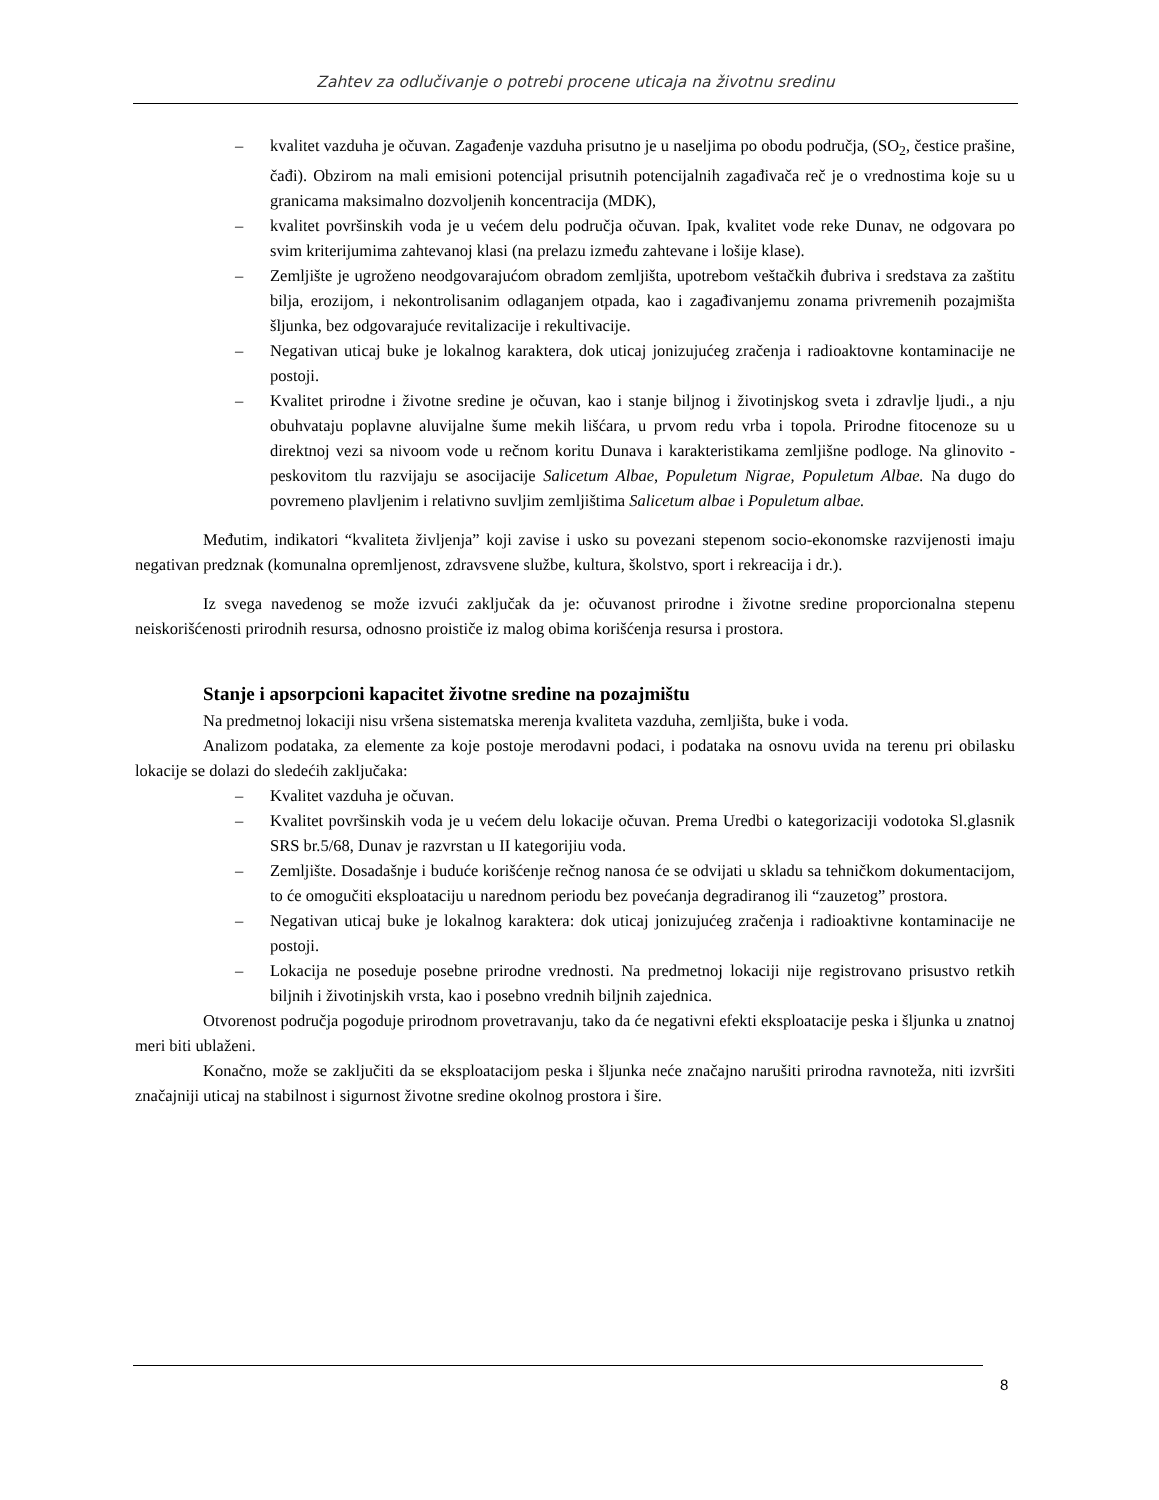Zahtev za odlučivanje o potrebi procene uticaja na životnu sredinu
– kvalitet vazduha je očuvan. Zagađenje vazduha prisutno je u naseljima po obodu područja, (SO<sub>2</sub>, čestice prašine, čađi). Obzirom na mali emisioni potencijal prisutnih potencijalnih zagađivača reč je o vrednostima koje su u granicama maksimalno dozvoljenih koncentracija (MDK),
– kvalitet površinskih voda je u većem delu područja očuvan. Ipak, kvalitet vode reke Dunav, ne odgovara po svim kriterijumima zahtevanoj klasi (na prelazu između zahtevane i lošije klase).
– Zemljište je ugroženo neodgovarajućom obradom zemljišta, upotrebom veštačkih đubriva i sredstava za zaštitu bilja, erozijom, i nekontrolisanim odlaganjem otpada, kao i zagađivanjemu zonama privremenih pozajmišta šljunka, bez odgovarajuće revitalizacije i rekultivacije.
– Negativan uticaj buke je lokalnog karaktera, dok uticaj jonizujućeg zračenja i radioaktovne kontaminacije ne postoji.
– Kvalitet prirodne i životne sredine je očuvan, kao i stanje biljnog i životinjskog sveta i zdravlje ljudi., a nju obuhvataju poplavne aluvijalne šume mekih lišćara, u prvom redu vrba i topola. Prirodne fitocenoze su u direktnoj vezi sa nivoom vode u rečnom koritu Dunava i karakteristikama zemljišne podloge. Na glinovito - peskovitom tlu razvijaju se asocijacije Salicetum Albae, Populetum Nigrae, Populetum Albae. Na dugo do povremeno plavljenim i relativno suvljim zemljištima Salicetum albae i Populetum albae.
Međutim, indikatori “kvaliteta življenja” koji zavise i usko su povezani stepenom socio-ekonomske razvijenosti imaju negativan predznak (komunalna opremljenost, zdravsvene službe, kultura, školstvo, sport i rekreacija i dr.).
Iz svega navedenog se može izvući zaključak da je: očuvanost prirodne i životne sredine proporcionalna stepenu neiskorišćenosti prirodnih resursa, odnosno proističe iz malog obima korišćenja resursa i prostora.
Stanje i apsorpcioni kapacitet životne sredine na pozajmištu
Na predmetnoj lokaciji nisu vršena sistematska merenja kvaliteta vazduha, zemljišta, buke i voda.
Analizom podataka, za elemente za koje postoje merodavni podaci, i podataka na osnovu uvida na terenu pri obilasku lokacije se dolazi do sledećih zaključaka:
– Kvalitet vazduha je očuvan.
– Kvalitet površinskih voda je u većem delu lokacije očuvan. Prema Uredbi o kategorizaciji vodotoka Sl.glasnik SRS br.5/68, Dunav je razvrstan u II kategorijiu voda.
– Zemljište. Dosadašnje i buduće korišćenje rečnog nanosa će se odvijati u skladu sa tehničkom dokumentacijom, to će omogučiti eksploataciju u narednom periodu bez povećanja degradiranog ili “zauzetog” prostora.
– Negativan uticaj buke je lokalnog karaktera: dok uticaj jonizujućeg zračenja i radioaktivne kontaminacije ne postoji.
– Lokacija ne poseduje posebne prirodne vrednosti. Na predmetnoj lokaciji nije registrovano prisustvo retkih biljnih i životinjskih vrsta, kao i posebno vrednih biljnih zajednica.
Otvorenost područja pogoduje prirodnom provetravanju, tako da će negativni efekti eksploatacije peska i šljunka u znatnoj meri biti ublaženi.
Konačno, može se zaključiti da se eksploatacijom peska i šljunka neće značajno narušiti prirodna ravnoteža, niti izvršiti značajniji uticaj na stabilnost i sigurnost životne sredine okolnog prostora i šire.
8